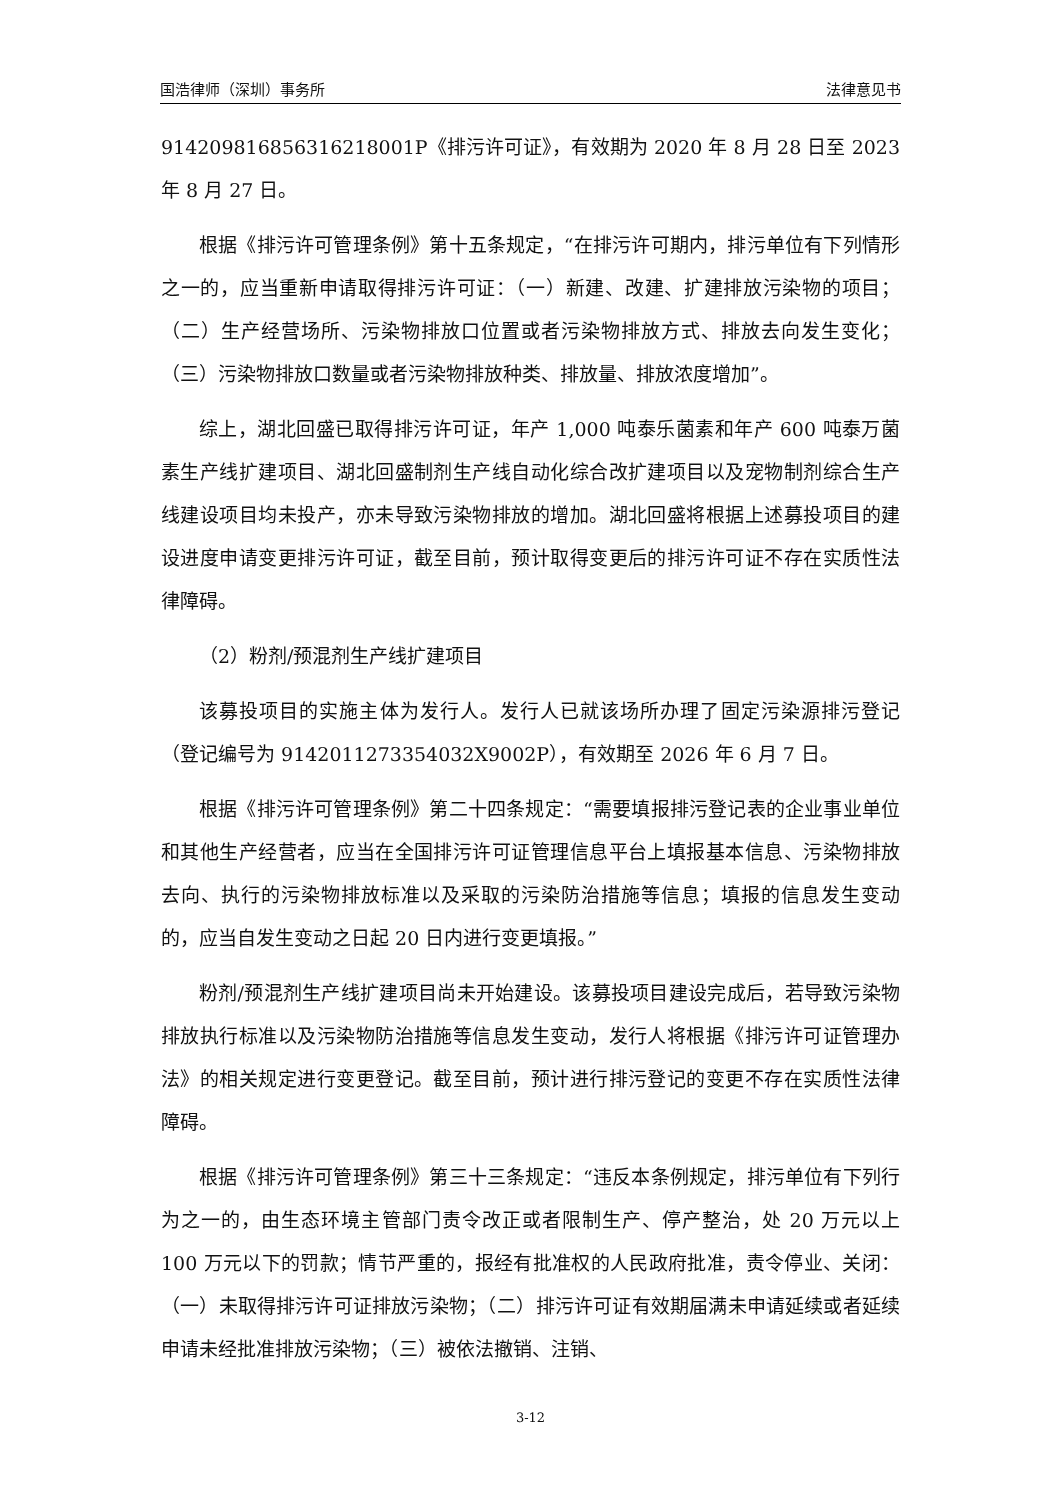国浩律师（深圳）事务所 法律意见书
914209816856316218001P《排污许可证》，有效期为 2020 年 8 月 28 日至 2023 年 8 月 27 日。
根据《排污许可管理条例》第十五条规定，“在排污许可期内，排污单位有下列情形之一的，应当重新申请取得排污许可证：（一）新建、改建、扩建排放污染物的项目；（二）生产经营场所、污染物排放口位置或者污染物排放方式、排放去向发生变化；（三）污染物排放口数量或者污染物排放种类、排放量、排放浓度增加”。
综上，湖北回盛已取得排污许可证，年产 1,000 吨泰乐菌素和年产 600 吨泰万菌素生产线扩建项目、湖北回盛制剂生产线自动化综合改扩建项目以及宠物制剂综合生产线建设项目均未投产，亦未导致污染物排放的增加。湖北回盛将根据上述募投项目的建设进度申请变更排污许可证，截至目前，预计取得变更后的排污许可证不存在实质性法律障碍。
（2）粉剂/预混剂生产线扩建项目
该募投项目的实施主体为发行人。发行人已就该场所办理了固定污染源排污登记（登记编号为 9142011273354032X9002P），有效期至 2026 年 6 月 7 日。
根据《排污许可管理条例》第二十四条规定：“需要填报排污登记表的企业事业单位和其他生产经营者，应当在全国排污许可证管理信息平台上填报基本信息、污染物排放去向、执行的污染物排放标准以及采取的污染防治措施等信息；填报的信息发生变动的，应当自发生变动之日起 20 日内进行变更填报。”
粉剂/预混剂生产线扩建项目尚未开始建设。该募投项目建设完成后，若导致污染物排放执行标准以及污染物防治措施等信息发生变动，发行人将根据《排污许可证管理办法》的相关规定进行变更登记。截至目前，预计进行排污登记的变更不存在实质性法律障碍。
根据《排污许可管理条例》第三十三条规定：“违反本条例规定，排污单位有下列行为之一的，由生态环境主管部门责令改正或者限制生产、停产整治，处 20 万元以上 100 万元以下的罚款；情节严重的，报经有批准权的人民政府批准，责令停业、关闭：（一）未取得排污许可证排放污染物；（二）排污许可证有效期届满未申请延续或者延续申请未经批准排放污染物；（三）被依法撤销、注销、
3-12